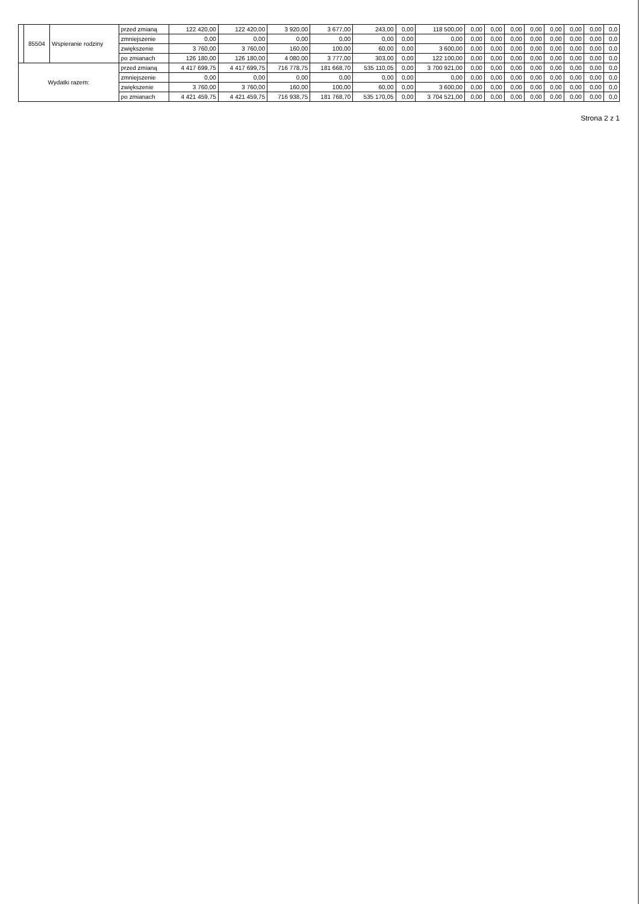| | 85504 | Wspieranie rodziny | przed zmianą | 122 420,00 | 122 420,00 | 3 920,00 | 3 677,00 | 243,00 | 0,00 | 118 500,00 | 0,00 | 0,00 | 0,00 | 0,00 | 0,00 | 0,00 | 0,00 | 0,0 |
| | | | zmniejszenie | 0,00 | 0,00 | 0,00 | 0,00 | 0,00 | 0,00 | 0,00 | 0,00 | 0,00 | 0,00 | 0,00 | 0,00 | 0,00 | 0,00 | 0,0 |
| | | | zwiększenie | 3 760,00 | 3 760,00 | 160,00 | 100,00 | 60,00 | 0,00 | 3 600,00 | 0,00 | 0,00 | 0,00 | 0,00 | 0,00 | 0,00 | 0,00 | 0,0 |
| | | | po zmianach | 126 180,00 | 126 180,00 | 4 080,00 | 3 777,00 | 303,00 | 0,00 | 122 100,00 | 0,00 | 0,00 | 0,00 | 0,00 | 0,00 | 0,00 | 0,00 | 0,0 |
| Wydatki razem: | | | przed zmianą | 4 417 699,75 | 4 417 699,75 | 716 778,75 | 181 668,70 | 535 110,05 | 0,00 | 3 700 921,00 | 0,00 | 0,00 | 0,00 | 0,00 | 0,00 | 0,00 | 0,00 | 0,0 |
| | | | zmniejszenie | 0,00 | 0,00 | 0,00 | 0,00 | 0,00 | 0,00 | 0,00 | 0,00 | 0,00 | 0,00 | 0,00 | 0,00 | 0,00 | 0,00 | 0,0 |
| | | | zwiększenie | 3 760,00 | 3 760,00 | 160,00 | 100,00 | 60,00 | 0,00 | 3 600,00 | 0,00 | 0,00 | 0,00 | 0,00 | 0,00 | 0,00 | 0,00 | 0,0 |
| | | | po zmianach | 4 421 459,75 | 4 421 459,75 | 716 938,75 | 181 768,70 | 535 170,05 | 0,00 | 3 704 521,00 | 0,00 | 0,00 | 0,00 | 0,00 | 0,00 | 0,00 | 0,00 | 0,0 |
Strona 2 z 1